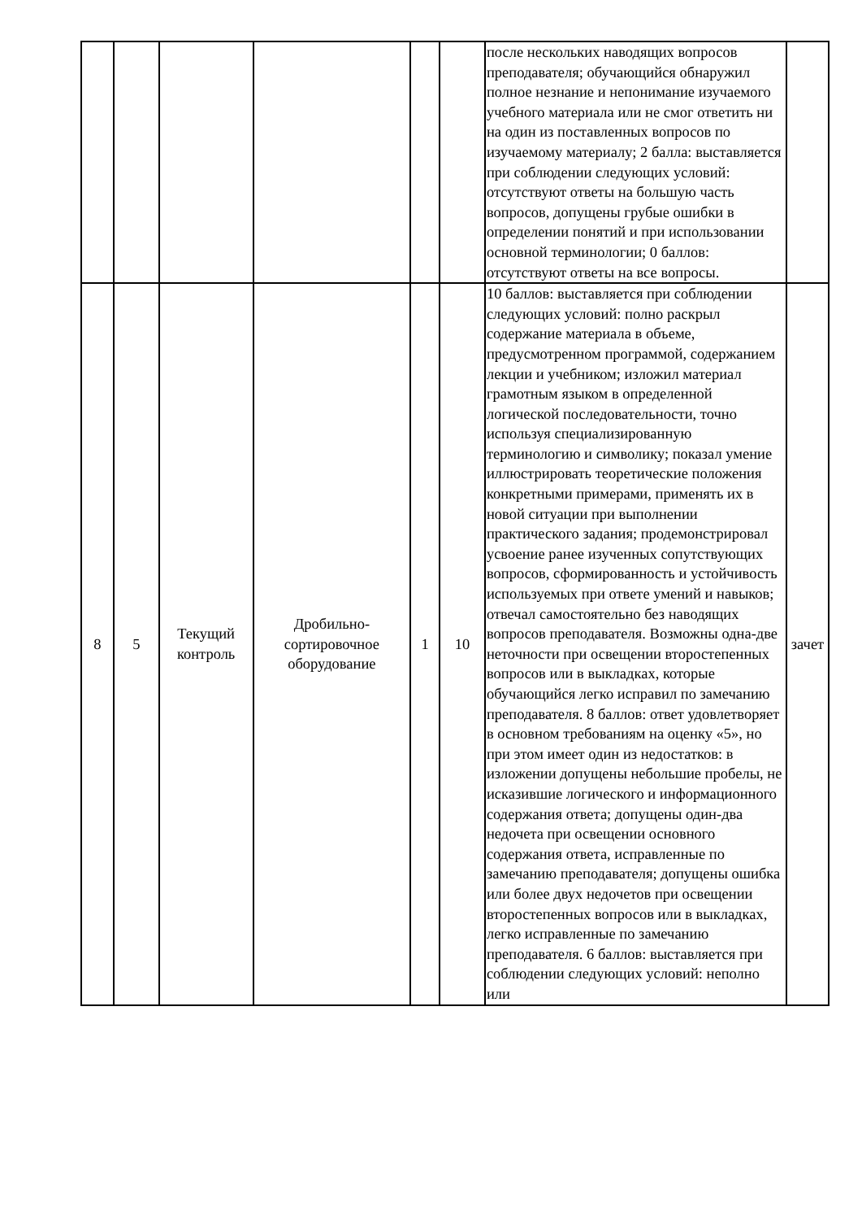| | | | | | | после нескольких наводящих вопросов преподавателя; обучающийся обнаружил полное незнание и непонимание изучаемого учебного материала или не смог ответить ни на один из поставленных вопросов по изучаемому материалу; 2 балла: выставляется при соблюдении следующих условий: отсутствуют ответы на большую часть вопросов, допущены грубые ошибки в определении понятий и при использовании основной терминологии; 0 баллов: отсутствуют ответы на все вопросы. | |
| 8 | 5 | Текущий контроль | Дробильно-сортировочное оборудование | 1 | 10 | 10 баллов: выставляется при соблюдении следующих условий: полно раскрыл содержание материала в объеме, предусмотренном программой, содержанием лекции и учебником; изложил материал грамотным языком в определенной логической последовательности, точно используя специализированную терминологию и символику; показал умение иллюстрировать теоретические положения конкретными примерами, применять их в новой ситуации при выполнении практического задания; продемонстрировал усвоение ранее изученных сопутствующих вопросов, сформированность и устойчивость используемых при ответе умений и навыков; отвечал самостоятельно без наводящих вопросов преподавателя. Возможны одна-две неточности при освещении второстепенных вопросов или в выкладках, которые обучающийся легко исправил по замечанию преподавателя. 8 баллов: ответ удовлетворяет в основном требованиям на оценку «5», но при этом имеет один из недостатков: в изложении допущены небольшие пробелы, не исказившие логического и информационного содержания ответа; допущены один-два недочета при освещении основного содержания ответа, исправленные по замечанию преподавателя; допущены ошибка или более двух недочетов при освещении второстепенных вопросов или в выкладках, легко исправленные по замечанию преподавателя. 6 баллов: выставляется при соблюдении следующих условий: неполно или | зачет |